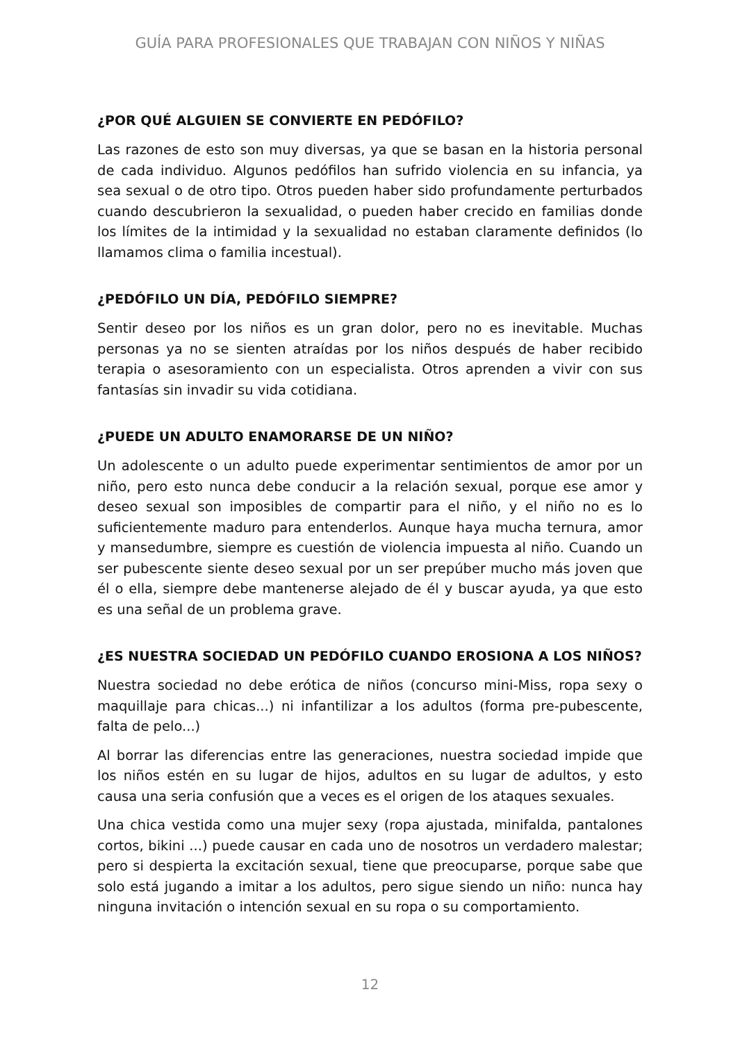GUÍA PARA PROFESIONALES QUE TRABAJAN CON NIÑOS Y NIÑAS
¿POR QUÉ ALGUIEN SE CONVIERTE EN PEDÓFILO?
Las razones de esto son muy diversas, ya que se basan en la historia personal de cada individuo. Algunos pedófilos han sufrido violencia en su infancia, ya sea sexual o de otro tipo. Otros pueden haber sido profundamente perturbados cuando descubrieron la sexualidad, o pueden haber crecido en familias donde los límites de la intimidad y la sexualidad no estaban claramente definidos (lo llamamos clima o familia incestual).
¿PEDÓFILO UN DÍA, PEDÓFILO SIEMPRE?
Sentir deseo por los niños es un gran dolor, pero no es inevitable. Muchas personas ya no se sienten atraídas por los niños después de haber recibido terapia o asesoramiento con un especialista. Otros aprenden a vivir con sus fantasías sin invadir su vida cotidiana.
¿PUEDE UN ADULTO ENAMORARSE DE UN NIÑO?
Un adolescente o un adulto puede experimentar sentimientos de amor por un niño, pero esto nunca debe conducir a la relación sexual, porque ese amor y deseo sexual son imposibles de compartir para el niño, y el niño no es lo suficientemente maduro para entenderlos. Aunque haya mucha ternura, amor y mansedumbre, siempre es cuestión de violencia impuesta al niño. Cuando un ser pubescente siente deseo sexual por un ser prepúber mucho más joven que él o ella, siempre debe mantenerse alejado de él y buscar ayuda, ya que esto es una señal de un problema grave.
¿ES NUESTRA SOCIEDAD UN PEDÓFILO CUANDO EROSIONA A LOS NIÑOS?
Nuestra sociedad no debe erótica de niños (concurso mini-Miss, ropa sexy o maquillaje para chicas...) ni infantilizar a los adultos (forma pre-pubescente, falta de pelo...)
Al borrar las diferencias entre las generaciones, nuestra sociedad impide que los niños estén en su lugar de hijos, adultos en su lugar de adultos, y esto causa una seria confusión que a veces es el origen de los ataques sexuales.
Una chica vestida como una mujer sexy (ropa ajustada, minifalda, pantalones cortos, bikini ...) puede causar en cada uno de nosotros un verdadero malestar; pero si despierta la excitación sexual, tiene que preocuparse, porque sabe que solo está jugando a imitar a los adultos, pero sigue siendo un niño: nunca hay ninguna invitación o intención sexual en su ropa o su comportamiento.
12